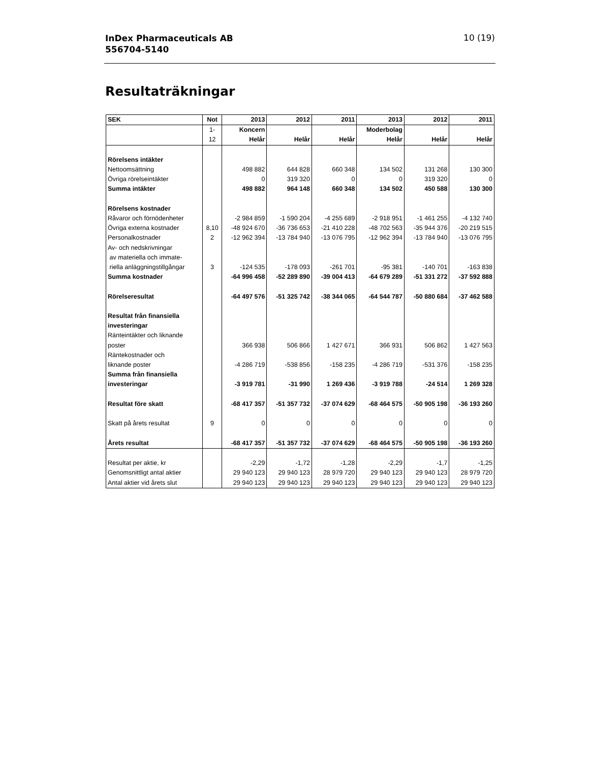InDex Pharmaceuticals AB
556704-5140
10 (19)
Resultaträkningar
| SEK | Not | 2013 | 2012 | 2011 | 2013 | 2012 | 2011 |
| --- | --- | --- | --- | --- | --- | --- | --- |
| | 1- | Koncern | | | Moderbolag | | |
| | 12 | Helår | Helår | Helår | Helår | Helår | Helår |
| Rörelsens intäkter | | | | | | | |
| Nettoomsättning | | 498 882 | 644 828 | 660 348 | 134 502 | 131 268 | 130 300 |
| Övriga rörelseintäkter | | 0 | 319 320 | 0 | 0 | 319 320 | 0 |
| Summa intäkter | | 498 882 | 964 148 | 660 348 | 134 502 | 450 588 | 130 300 |
| Rörelsens kostnader | | | | | | | |
| Råvaror och förnödenheter | | -2 984 859 | -1 590 204 | -4 255 689 | -2 918 951 | -1 461 255 | -4 132 740 |
| Övriga externa kostnader | 8,10 | -48 924 670 | -36 736 653 | -21 410 228 | -48 702 563 | -35 944 376 | -20 219 515 |
| Personalkostnader | 2 | -12 962 394 | -13 784 940 | -13 076 795 | -12 962 394 | -13 784 940 | -13 076 795 |
| Av- och nedskrivningar av materiella och immate- riella anläggningstillgångar | 3 | -124 535 | -178 093 | -261 701 | -95 381 | -140 701 | -163 838 |
| Summa kostnader | | -64 996 458 | -52 289 890 | -39 004 413 | -64 679 289 | -51 331 272 | -37 592 888 |
| Rörelseresultat | | -64 497 576 | -51 325 742 | -38 344 065 | -64 544 787 | -50 880 684 | -37 462 588 |
| Resultat från finansiella investeringar | | | | | | | |
| Ränteintäkter och liknande poster | | 366 938 | 506 866 | 1 427 671 | 366 931 | 506 862 | 1 427 563 |
| Räntekostnader och liknande poster | | -4 286 719 | -538 856 | -158 235 | -4 286 719 | -531 376 | -158 235 |
| Summa från finansiella investeringar | | -3 919 781 | -31 990 | 1 269 436 | -3 919 788 | -24 514 | 1 269 328 |
| Resultat före skatt | | -68 417 357 | -51 357 732 | -37 074 629 | -68 464 575 | -50 905 198 | -36 193 260 |
| Skatt på årets resultat | 9 | 0 | 0 | 0 | 0 | 0 | 0 |
| Årets resultat | | -68 417 357 | -51 357 732 | -37 074 629 | -68 464 575 | -50 905 198 | -36 193 260 |
| Resultat per aktie, kr | | -2,29 | -1,72 | -1,28 | -2,29 | -1,7 | -1,25 |
| Genomsnittligt antal aktier | | 29 940 123 | 29 940 123 | 28 979 720 | 29 940 123 | 29 940 123 | 28 979 720 |
| Antal aktier vid årets slut | | 29 940 123 | 29 940 123 | 29 940 123 | 29 940 123 | 29 940 123 | 29 940 123 |